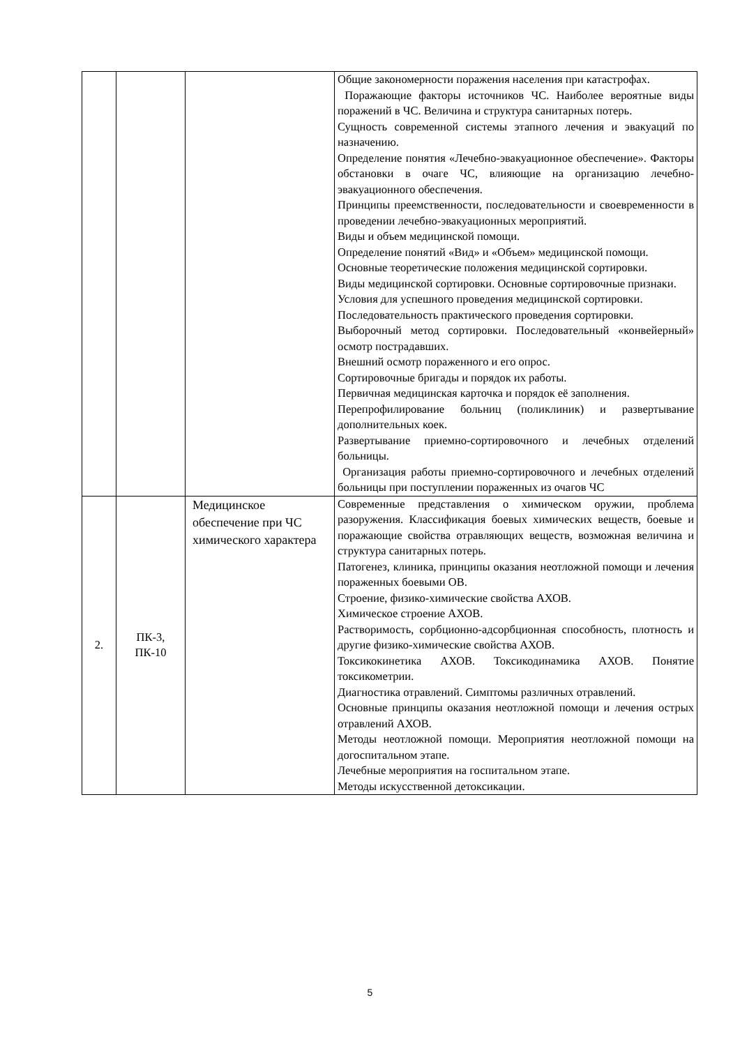| | | | Общие закономерности поражения населения при катастрофах. Поражающие факторы источников ЧС. Наиболее вероятные виды поражений в ЧС. Величина и структура санитарных потерь. Сущность современной системы этапного лечения и эвакуаций по назначению. Определение понятия «Лечебно-эвакуационное обеспечение». Факторы обстановки в очаге ЧС, влияющие на организацию лечебно-эвакуационного обеспечения. Принципы преемственности, последовательности и своевременности в проведении лечебно-эвакуационных мероприятий. Виды и объем медицинской помощи. Определение понятий «Вид» и «Объем» медицинской помощи. Основные теоретические положения медицинской сортировки. Виды медицинской сортировки. Основные сортировочные признаки. Условия для успешного проведения медицинской сортировки. Последовательность практического проведения сортировки. Выборочный метод сортировки. Последовательный «конвейерный» осмотр пострадавших. Внешний осмотр пораженного и его опрос. Сортировочные бригады и порядок их работы. Первичная медицинская карточка и порядок её заполнения. Перепрофилирование больниц (поликлиник) и развертывание дополнительных коек. Развертывание приемно-сортировочного и лечебных отделений больницы. Организация работы приемно-сортировочного и лечебных отделений больницы при поступлении пораженных из очагов ЧС |
| 2. | ПК-3, ПК-10 | Медицинское обеспечение при ЧС химического характера | Современные представления о химическом оружии, проблема разоружения. Классификация боевых химических веществ, боевые и поражающие свойства отравляющих веществ, возможная величина и структура санитарных потерь. Патогенез, клиника, принципы оказания неотложной помощи и лечения пораженных боевыми ОВ. Строение, физико-химические свойства АХОВ. Химическое строение АХОВ. Растворимость, сорбционно-адсорбционная способность, плотность и другие физико-химические свойства АХОВ. Токсикокинетика АХОВ. Токсикодинамика АХОВ. Понятие токсикометрии. Диагностика отравлений. Симптомы различных отравлений. Основные принципы оказания неотложной помощи и лечения острых отравлений АХОВ. Методы неотложной помощи. Мероприятия неотложной помощи на догоспитальном этапе. Лечебные мероприятия на госпитальном этапе. Методы искусственной детоксикации. |
5